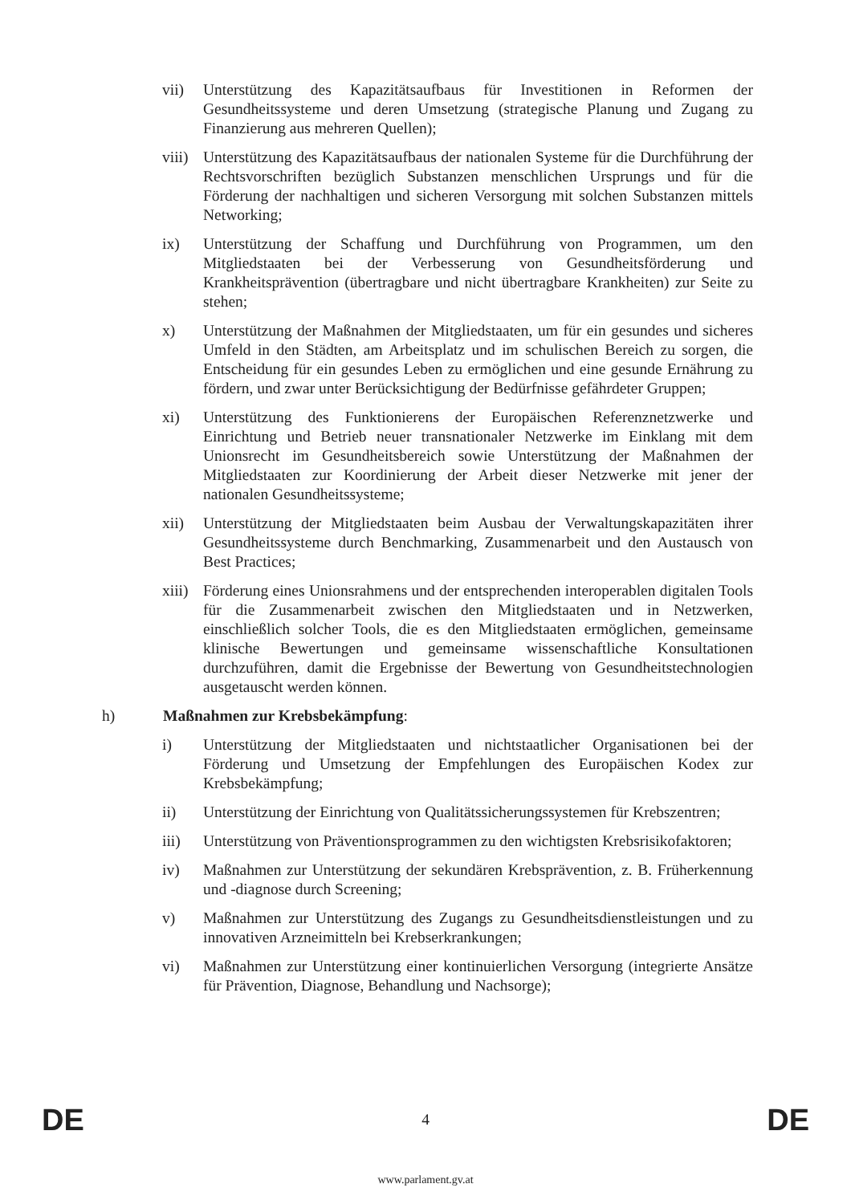vii) Unterstützung des Kapazitätsaufbaus für Investitionen in Reformen der Gesundheitssysteme und deren Umsetzung (strategische Planung und Zugang zu Finanzierung aus mehreren Quellen);
viii)
Unterstützung des Kapazitätsaufbaus der nationalen Systeme für die Durchführung der Rechtsvorschriften bezüglich Substanzen menschlichen Ursprungs und für die Förderung der nachhaltigen und sicheren Versorgung mit solchen Substanzen mittels Networking;
ix) Unterstützung der Schaffung und Durchführung von Programmen, um den Mitgliedstaaten bei der Verbesserung von Gesundheitsförderung und Krankheitsprävention (übertragbare und nicht übertragbare Krankheiten) zur Seite zu stehen;
x) Unterstützung der Maßnahmen der Mitgliedstaaten, um für ein gesundes und sicheres Umfeld in den Städten, am Arbeitsplatz und im schulischen Bereich zu sorgen, die Entscheidung für ein gesundes Leben zu ermöglichen und eine gesunde Ernährung zu fördern, und zwar unter Berücksichtigung der Bedürfnisse gefährdeter Gruppen;
xi) Unterstützung des Funktionierens der Europäischen Referenznetzwerke und Einrichtung und Betrieb neuer transnationaler Netzwerke im Einklang mit dem Unionsrecht im Gesundheitsbereich sowie Unterstützung der Maßnahmen der Mitgliedstaaten zur Koordinierung der Arbeit dieser Netzwerke mit jener der nationalen Gesundheitssysteme;
xii) Unterstützung der Mitgliedstaaten beim Ausbau der Verwaltungskapazitäten ihrer Gesundheitssysteme durch Benchmarking, Zusammenarbeit und den Austausch von Best Practices;
xiii)
Förderung eines Unionsrahmens und der entsprechenden interoperablen digitalen Tools für die Zusammenarbeit zwischen den Mitgliedstaaten und in Netzwerken, einschließlich solcher Tools, die es den Mitgliedstaaten ermöglichen, gemeinsame klinische Bewertungen und gemeinsame wissenschaftliche Konsultationen durchzuführen, damit die Ergebnisse der Bewertung von Gesundheitstechnologien ausgetauscht werden können.
h) Maßnahmen zur Krebsbekämpfung:
i) Unterstützung der Mitgliedstaaten und nichtstaatlicher Organisationen bei der Förderung und Umsetzung der Empfehlungen des Europäischen Kodex zur Krebsbekämpfung;
ii) Unterstützung der Einrichtung von Qualitätssicherungssystemen für Krebszentren;
iii) Unterstützung von Präventionsprogrammen zu den wichtigsten Krebsrisikofaktoren;
iv) Maßnahmen zur Unterstützung der sekundären Krebsprävention, z. B. Früherkennung und -diagnose durch Screening;
v) Maßnahmen zur Unterstützung des Zugangs zu Gesundheitsdienstleistungen und zu innovativen Arzneimitteln bei Krebserkrankungen;
vi) Maßnahmen zur Unterstützung einer kontinuierlichen Versorgung (integrierte Ansätze für Prävention, Diagnose, Behandlung und Nachsorge);
DE 4 DE
www.parlament.gv.at